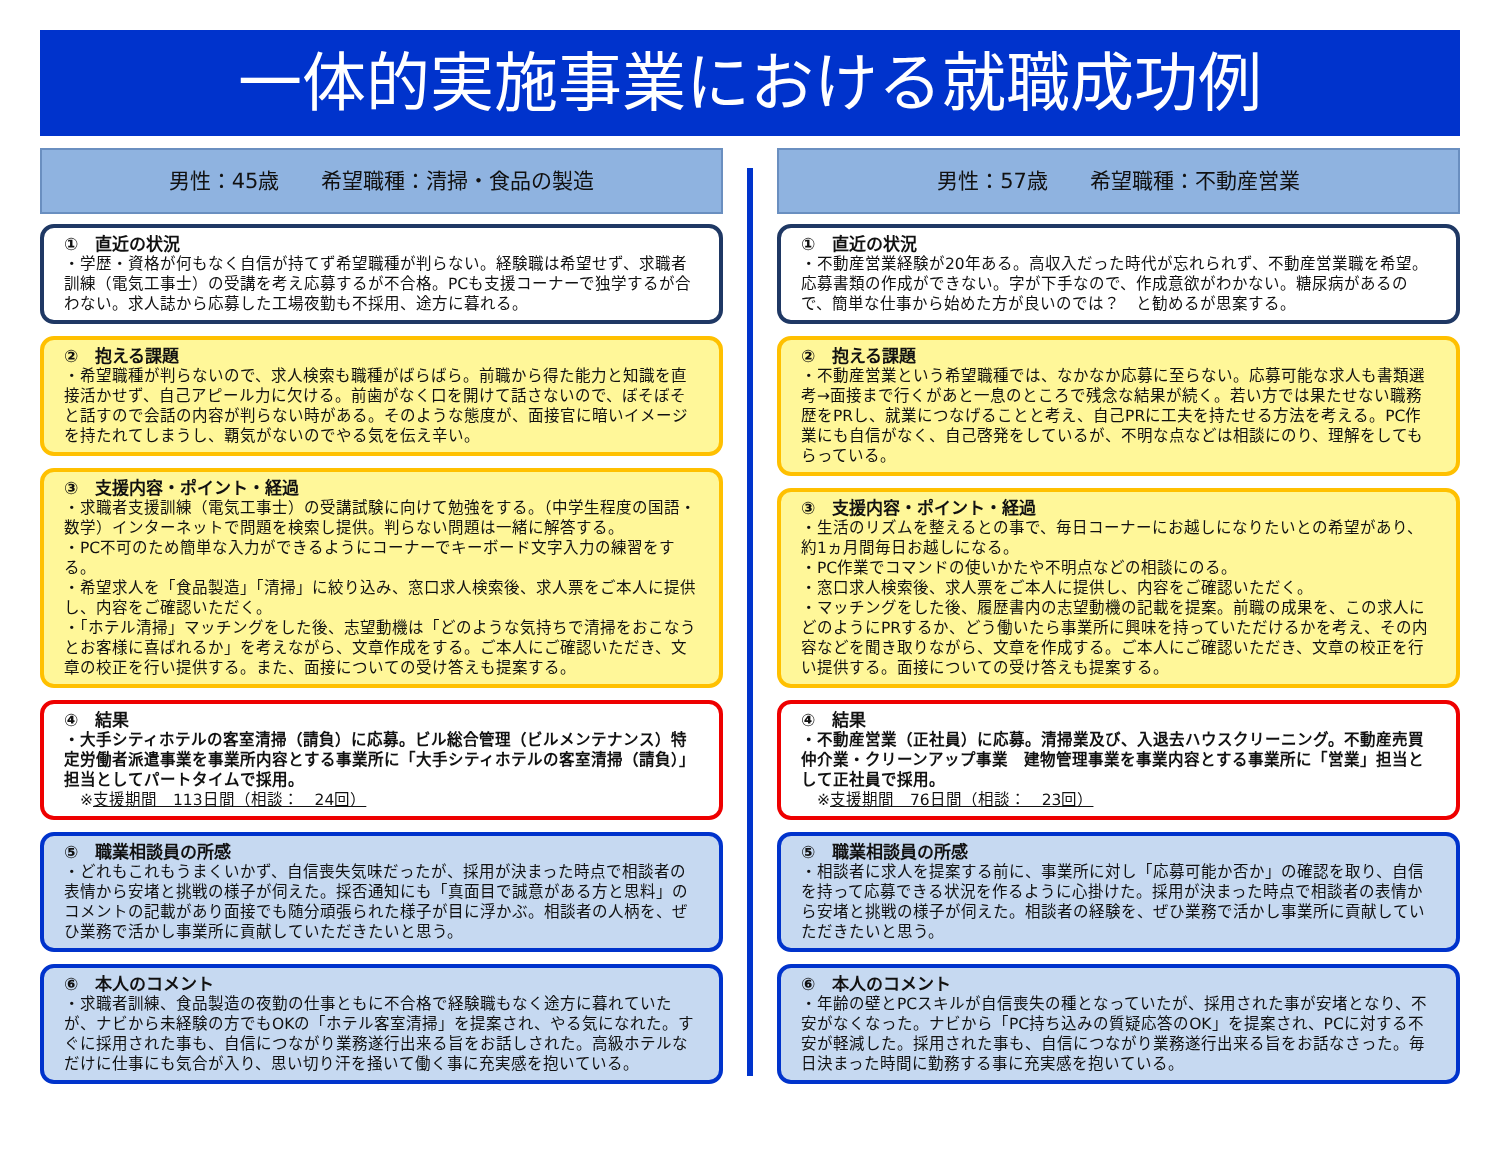一体的実施事業における就職成功例
男性：45歳　　希望職種：清掃・食品の製造
①　直近の状況
・学歴・資格が何もなく自信が持てず希望職種が判らない。経験職は希望せず、求職者訓練（電気工事士）の受講を考え応募するが不合格。PCも支援コーナーで独学するが合わない。求人誌から応募した工場夜勤も不採用、途方に暮れる。
②　抱える課題
・希望職種が判らないので、求人検索も職種がばらばら。前職から得た能力と知識を直接活かせず、自己アピール力に欠ける。前歯がなく口を開けて話さないので、ぼそぼそと話すので会話の内容が判らない時がある。そのような態度が、面接官に暗いイメージを持たれてしまうし、覇気がないのでやる気を伝え辛い。
③　支援内容・ポイント・経過
・求職者支援訓練（電気工事士）の受講試験に向けて勉強をする。（中学生程度の国語・数学）インターネットで問題を検索し提供。判らない問題は一緒に解答する。
・PC不可のため簡単な入力ができるようにコーナーでキーボード文字入力の練習をする。
・希望求人を「食品製造」「清掃」に絞り込み、窓口求人検索後、求人票をご本人に提供し、内容をご確認いただく。
・「ホテル清掃」マッチングをした後、志望動機は「どのような気持ちで清掃をおこなうとお客様に喜ばれるか」を考えながら、文章作成をする。ご本人にご確認いただき、文章の校正を行い提供する。また、面接についての受け答えも提案する。
④　結果
・大手シティホテルの客室清掃（請負）に応募。ビル総合管理（ビルメンテナンス）特定労働者派遣事業を事業所内容とする事業所に「大手シティホテルの客室清掃（請負）」担当としてパートタイムで採用。
　※支援期間　113日間（相談：　24回）
⑤　職業相談員の所感
・どれもこれもうまくいかず、自信喪失気味だったが、採用が決まった時点で相談者の表情から安堵と挑戦の様子が伺えた。採否通知にも「真面目で誠意がある方と思料」のコメントの記載があり面接でも随分頑張られた様子が目に浮かぶ。相談者の人柄を、ぜひ業務で活かし事業所に貢献していただきたいと思う。
⑥　本人のコメント
・求職者訓練、食品製造の夜勤の仕事ともに不合格で経験職もなく途方に暮れていたが、ナビから未経験の方でもOKの「ホテル客室清掃」を提案され、やる気になれた。すぐに採用された事も、自信につながり業務遂行出来る旨をお話しされた。高級ホテルなだけに仕事にも気合が入り、思い切り汗を掻いて働く事に充実感を抱いている。
男性：57歳　　希望職種：不動産営業
①　直近の状況
・不動産営業経験が20年ある。高収入だった時代が忘れられず、不動産営業職を希望。応募書類の作成ができない。字が下手なので、作成意欲がわかない。糖尿病があるので、簡単な仕事から始めた方が良いのでは？　と勧めるが思案する。
②　抱える課題
・不動産営業という希望職種では、なかなか応募に至らない。応募可能な求人も書類選考→面接まで行くがあと一息のところで残念な結果が続く。若い方では果たせない職務歴をPRし、就業につなげることと考え、自己PRに工夫を持たせる方法を考える。PC作業にも自信がなく、自己啓発をしているが、不明な点などは相談にのり、理解をしてもらっている。
③　支援内容・ポイント・経過
・生活のリズムを整えるとの事で、毎日コーナーにお越しになりたいとの希望があり、約1ヵ月間毎日お越しになる。
・PC作業でコマンドの使いかたや不明点などの相談にのる。
・窓口求人検索後、求人票をご本人に提供し、内容をご確認いただく。
・マッチングをした後、履歴書内の志望動機の記載を提案。前職の成果を、この求人にどのようにPRするか、どう働いたら事業所に興味を持っていただけるかを考え、その内容などを聞き取りながら、文章を作成する。ご本人にご確認いただき、文章の校正を行い提供する。面接についての受け答えも提案する。
④　結果
・不動産営業（正社員）に応募。清掃業及び、入退去ハウスクリーニング。不動産売買仲介業・クリーンアップ事業　建物管理事業を事業内容とする事業所に「営業」担当として正社員で採用。
　※支援期間　76日間（相談：　23回）
⑤　職業相談員の所感
・相談者に求人を提案する前に、事業所に対し「応募可能か否か」の確認を取り、自信を持って応募できる状況を作るように心掛けた。採用が決まった時点で相談者の表情から安堵と挑戦の様子が伺えた。相談者の経験を、ぜひ業務で活かし事業所に貢献していただきたいと思う。
⑥　本人のコメント
・年齢の壁とPCスキルが自信喪失の種となっていたが、採用された事が安堵となり、不安がなくなった。ナビから「PC持ち込みの質疑応答のOK」を提案され、PCに対する不安が軽減した。採用された事も、自信につながり業務遂行出来る旨をお話なさった。毎日決まった時間に勤務する事に充実感を抱いている。